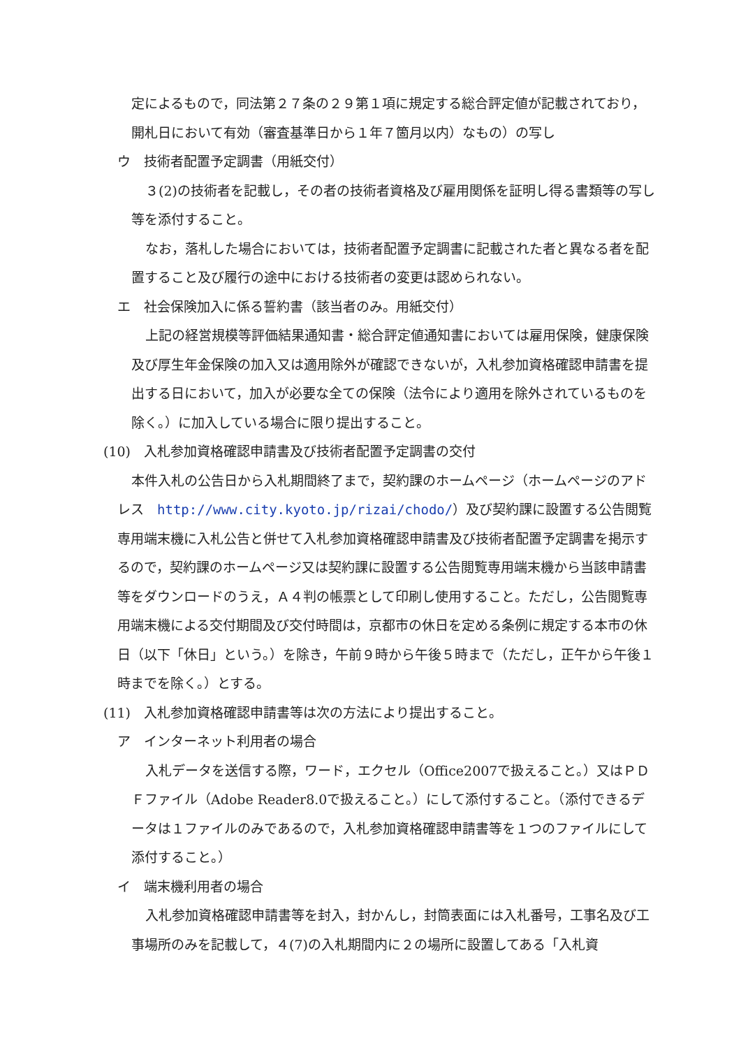定によるもので，同法第２７条の２９第１項に規定する総合評定値が記載されており，開札日において有効（審査基準日から１年７箇月以内）なもの）の写し
ウ　技術者配置予定調書（用紙交付）
３(2)の技術者を記載し，その者の技術者資格及び雇用関係を証明し得る書類等の写し等を添付すること。
なお，落札した場合においては，技術者配置予定調書に記載された者と異なる者を配置すること及び履行の途中における技術者の変更は認められない。
エ　社会保険加入に係る誓約書（該当者のみ。用紙交付）
上記の経営規模等評価結果通知書・総合評定値通知書においては雇用保険，健康保険及び厚生年金保険の加入又は適用除外が確認できないが，入札参加資格確認申請書を提出する日において，加入が必要な全ての保険（法令により適用を除外されているものを除く。）に加入している場合に限り提出すること。
(10)　入札参加資格確認申請書及び技術者配置予定調書の交付
本件入札の公告日から入札期間終了まで，契約課のホームページ（ホームページのアドレス　http://www.city.kyoto.jp/rizai/chodo/）及び契約課に設置する公告閲覧専用端末機に入札公告と併せて入札参加資格確認申請書及び技術者配置予定調書を掲示するので，契約課のホームページ又は契約課に設置する公告閲覧専用端末機から当該申請書等をダウンロードのうえ，Ａ４判の帳票として印刷し使用すること。ただし，公告閲覧専用端末機による交付期間及び交付時間は，京都市の休日を定める条例に規定する本市の休日（以下「休日」という。）を除き，午前９時から午後５時まで（ただし，正午から午後１時までを除く。）とする。
(11)　入札参加資格確認申請書等は次の方法により提出すること。
ア　インターネット利用者の場合
入札データを送信する際，ワード，エクセル（Office2007で扱えること。）又はＰＤＦファイル（Adobe Reader8.0で扱えること。）にして添付すること。（添付できるデータは１ファイルのみであるので，入札参加資格確認申請書等を１つのファイルにして添付すること。）
イ　端末機利用者の場合
入札参加資格確認申請書等を封入，封かんし，封筒表面には入札番号，工事名及び工事場所のみを記載して，４(7)の入札期間内に２の場所に設置してある「入札資